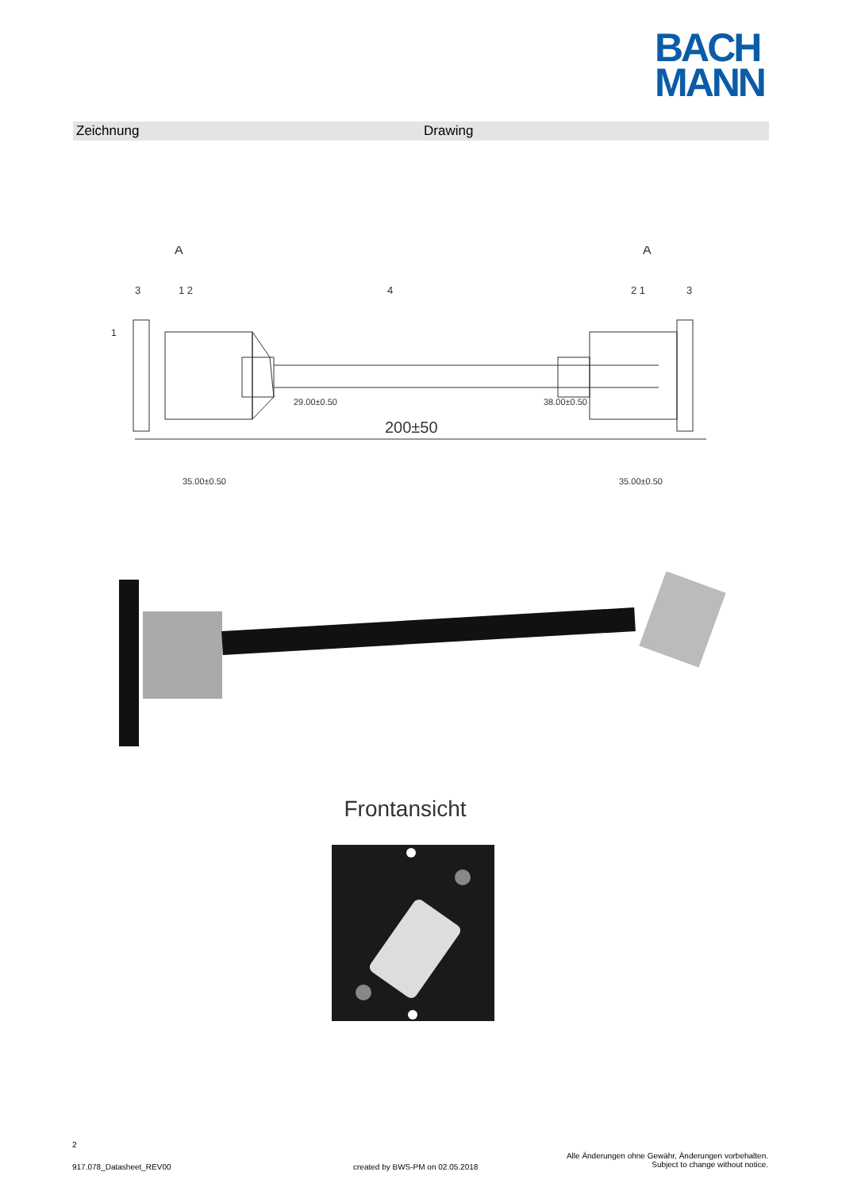BACH
MANN
Zeichnung Drawing
1
200±50
A
A
3
1 2
4
2 1
3
35.00±0.50
29.00±0.50
38.00±0.50
35.00±0.50
Frontansicht
2
917.078_Datasheet_REV00
created by BWS-PM on 02.05.2018
Alle Änderungen ohne Gewähr, Änderungen vorbehalten.
Subject to change without notice.